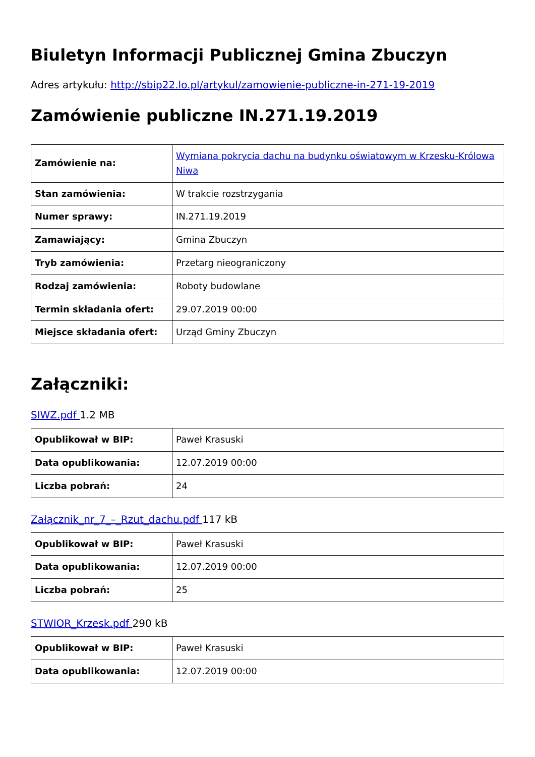Biuletyn Informacji Publicznej Gmina Zbuczyn
Adres artykułu: http://sbip22.lo.pl/artykul/zamowienie-publiczne-in-271-19-2019
Zamówienie publiczne IN.271.19.2019
| Zamówienie na: | Wymiana pokrycia dachu na budynku oświatowym w Krzesku-Królowa Niwa |
| Stan zamówienia: | W trakcie rozstrzygania |
| Numer sprawy: | IN.271.19.2019 |
| Zamawiający: | Gmina Zbuczyn |
| Tryb zamówienia: | Przetarg nieograniczony |
| Rodzaj zamówienia: | Roboty budowlane |
| Termin składania ofert: | 29.07.2019 00:00 |
| Miejsce składania ofert: | Urząd Gminy Zbuczyn |
Załączniki:
SIWZ.pdf 1.2 MB
| Opublikował w BIP: | Paweł Krasuski |
| Data opublikowania: | 12.07.2019 00:00 |
| Liczba pobrań: | 24 |
Załącznik_nr_7_–_Rzut_dachu.pdf 117 kB
| Opublikował w BIP: | Paweł Krasuski |
| Data opublikowania: | 12.07.2019 00:00 |
| Liczba pobrań: | 25 |
STWIOR_Krzesk.pdf 290 kB
| Opublikował w BIP: | Paweł Krasuski |
| Data opublikowania: | 12.07.2019 00:00 |